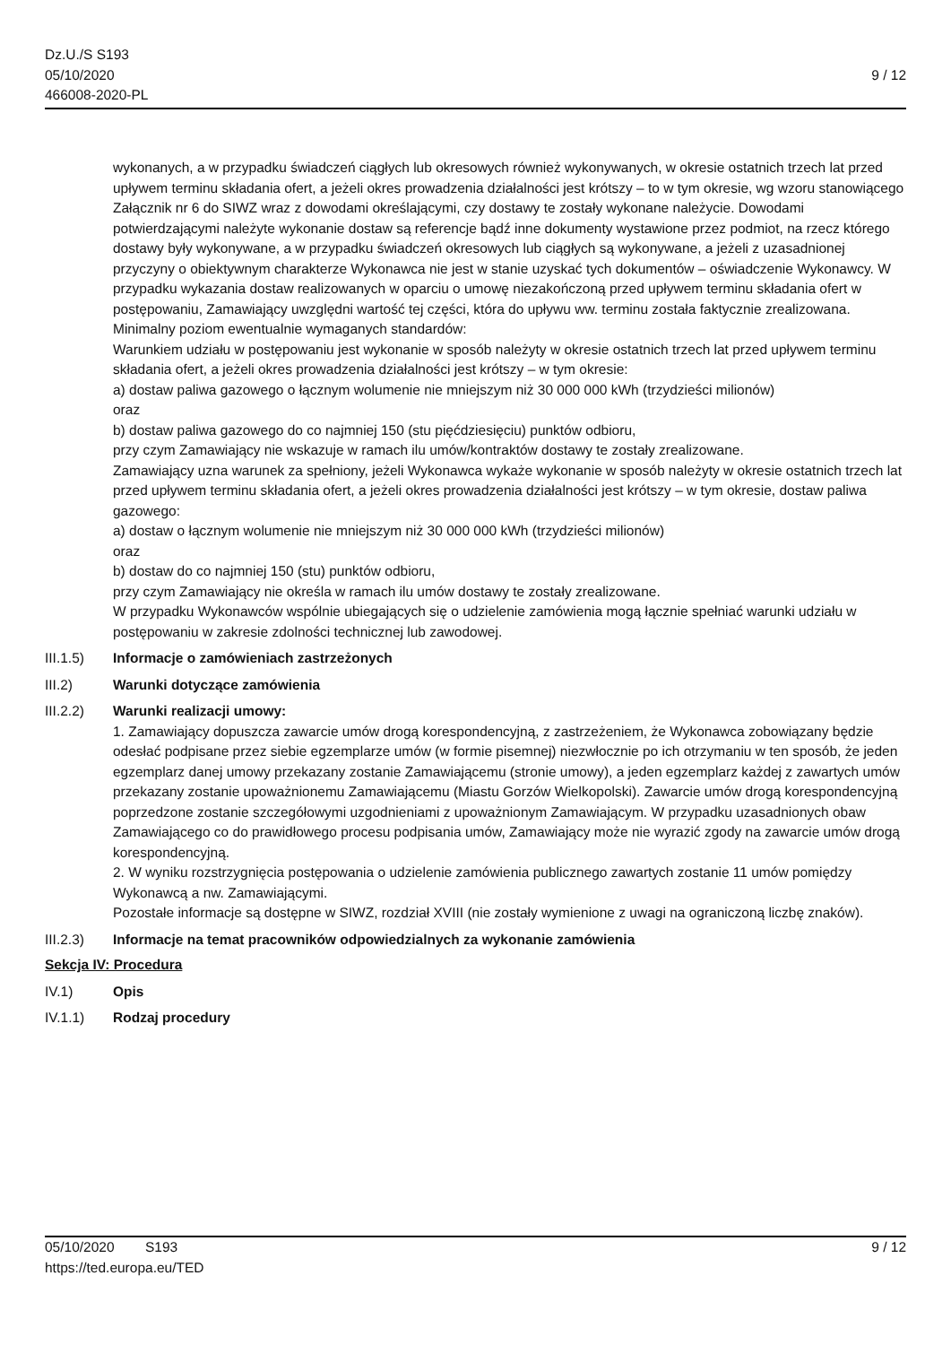Dz.U./S S193
05/10/2020
466008-2020-PL
9 / 12
wykonanych, a w przypadku świadczeń ciągłych lub okresowych również wykonywanych, w okresie ostatnich trzech lat przed upływem terminu składania ofert, a jeżeli okres prowadzenia działalności jest krótszy – to w tym okresie, wg wzoru stanowiącego Załącznik nr 6 do SIWZ wraz z dowodami określającymi, czy dostawy te zostały wykonane należycie. Dowodami potwierdzającymi należyte wykonanie dostaw są referencje bądź inne dokumenty wystawione przez podmiot, na rzecz którego dostawy były wykonywane, a w przypadku świadczeń okresowych lub ciągłych są wykonywane, a jeżeli z uzasadnionej przyczyny o obiektywnym charakterze Wykonawca nie jest w stanie uzyskać tych dokumentów – oświadczenie Wykonawcy. W przypadku wykazania dostaw realizowanych w oparciu o umowę niezakończoną przed upływem terminu składania ofert w postępowaniu, Zamawiający uwzględni wartość tej części, która do upływu ww. terminu została faktycznie zrealizowana.
Minimalny poziom ewentualnie wymaganych standardów:
Warunkiem udziału w postępowaniu jest wykonanie w sposób należyty w okresie ostatnich trzech lat przed upływem terminu składania ofert, a jeżeli okres prowadzenia działalności jest krótszy – w tym okresie:
a) dostaw paliwa gazowego o łącznym wolumenie nie mniejszym niż 30 000 000 kWh (trzydzieści milionów)
oraz
b) dostaw paliwa gazowego do co najmniej 150 (stu pięćdziesięciu) punktów odbioru,
przy czym Zamawiający nie wskazuje w ramach ilu umów/kontraktów dostawy te zostały zrealizowane.
Zamawiający uzna warunek za spełniony, jeżeli Wykonawca wykaże wykonanie w sposób należyty w okresie ostatnich trzech lat przed upływem terminu składania ofert, a jeżeli okres prowadzenia działalności jest krótszy – w tym okresie, dostaw paliwa gazowego:
a) dostaw o łącznym wolumenie nie mniejszym niż 30 000 000 kWh (trzydzieści milionów)
oraz
b) dostaw do co najmniej 150 (stu) punktów odbioru,
przy czym Zamawiający nie określa w ramach ilu umów dostawy te zostały zrealizowane.
W przypadku Wykonawców wspólnie ubiegających się o udzielenie zamówienia mogą łącznie spełniać warunki udziału w postępowaniu w zakresie zdolności technicznej lub zawodowej.
III.1.5) Informacje o zamówieniach zastrzeżonych
III.2) Warunki dotyczące zamówienia
III.2.2) Warunki realizacji umowy:
1. Zamawiający dopuszcza zawarcie umów drogą korespondencyjną, z zastrzeżeniem, że Wykonawca zobowiązany będzie odesłać podpisane przez siebie egzemplarze umów (w formie pisemnej) niezwłocznie po ich otrzymaniu w ten sposób, że jeden egzemplarz danej umowy przekazany zostanie Zamawiającemu (stronie umowy), a jeden egzemplarz każdej z zawartych umów przekazany zostanie upoważnionemu Zamawiającemu (Miastu Gorzów Wielkopolski). Zawarcie umów drogą korespondencyjną poprzedzone zostanie szczegółowymi uzgodnieniami z upoważnionym Zamawiającym. W przypadku uzasadnionych obaw Zamawiającego co do prawidłowego procesu podpisania umów, Zamawiający może nie wyrazić zgody na zawarcie umów drogą korespondencyjną.
2. W wyniku rozstrzygnięcia postępowania o udzielenie zamówienia publicznego zawartych zostanie 11 umów pomiędzy Wykonawcą a nw. Zamawiającymi.
Pozostałe informacje są dostępne w SIWZ, rozdział XVIII (nie zostały wymienione z uwagi na ograniczoną liczbę znaków).
III.2.3) Informacje na temat pracowników odpowiedzialnych za wykonanie zamówienia
Sekcja IV: Procedura
IV.1) Opis
IV.1.1) Rodzaj procedury
05/10/2020 S193 9 / 12
https://ted.europa.eu/TED